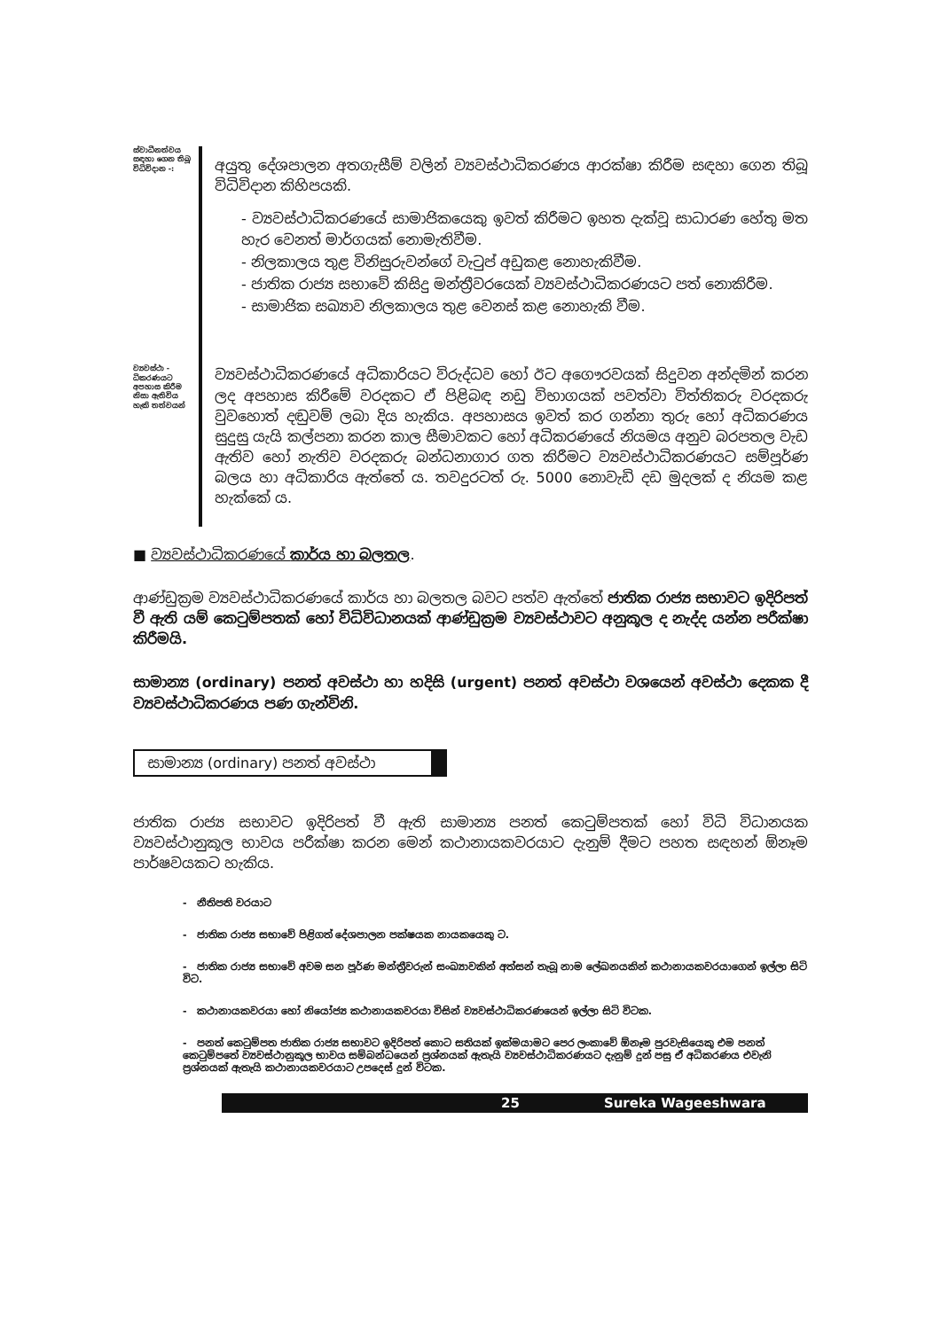ස්වාධීනත්වය සඳහා ගෙන තිබූ විධිවිදාන -:
අයුතු දේශපාලන අතගැසීම් වලින් ව්‍යවස්ථාධිකරණය ආරක්ෂා කිරීම සඳහා ගෙන තිබූ විධිවිදාන කිහිපයකි.
- ව්‍යවස්ථාධිකරණයේ සාමාජිකයෙකු ඉවත් කිරීමට ඉහත දැක්වූ සාධාරණ හේතු මත හැර වෙනත් මාර්ගයක් නොමැතිවීම.
- නිලකාලය තුළ විනිසුරුවන්ගේ වැටුප් අඩුකළ නොහැකිවීම.
- ජාතික රාජ්‍ය සභාවේ කිසිදු මන්ත්‍රීවරයෙක් ව්‍යවස්ථාධිකරණයට පත් නොකිරීම.
- සාමාජික සඛ්‍යාව නිලකාලය තුළ වෙනස් කළ නොහැකි වීම.
ව්‍යවස්ථා - ධිකරණයට අපහාස කිරීම නිසා ඇතිවිය හැකි තත්වයන්
ව්‍යවස්ථාධිකරණයේ අධිකාරියට විරුද්ධව හෝ ඊට අගෞරවයක් සිදුවන අන්දමින් කරන ලද අපහාස කිරීමේ වරදකට ඒ පිළිබඳ නඩු විභාගයක් පවත්වා විත්තිකරු වරදකරු වුවහොත් දඬුවම් ලබා දිය හැකිය. අපහාසය ඉවත් කර ගන්නා තුරු හෝ අධිකරණය සුදුසු යැයි කල්පනා කරන කාල සීමාවකට හෝ අධිකරණයේ නියමය අනුව බරපතල වැඩ ඇතිව හෝ නැතිව වරදකරු බන්ධනාගාර ගත කිරීමට ව්‍යවස්ථාධිකරණයට සම්පූර්ණ බලය හා අධිකාරිය ඇත්තේ ය. තවදුරටත් රු. 5000 නොවැඩි දඩ මුදලක් ද නියම කළ හැක්කේ ය.
■ ව්‍යවස්ථාධිකරණයේ කාර්ය හා බලතල.
ආණ්ඩුක්‍රම ව්‍යවස්ථාධිකරණයේ කාර්ය හා බලතල බවට පත්ව ඇත්තේ ජාතික රාජ්‍ය සභාවට ඉදිරිපත් වී ඇති යම් කෙටුම්පතක් හෝ විධිවිධානයක් ආණ්ඩුක්‍රම ව්‍යවස්ථාවට අනුකූල ද නැද්ද යන්න පරීක්ෂා කිරීමයි.
සාමාන්‍ය (ordinary) පනත් අවස්ථා හා හදිසි (urgent) පනත් අවස්ථා වශයෙන් අවස්ථා දෙකක දී ව්‍යවස්ථාධිකරණය පණ ගැන්විනි.
සාමාන්‍ය (ordinary) පනත් අවස්ථා
ජාතික රාජ්‍ය සභාවට ඉදිරිපත් වී ඇති සාමාන්‍ය පනත් කෙටුම්පතක් හෝ විධි විධානයක ව්‍යවස්ථානුකූල භාවය පරීක්ෂා කරන මෙන් කථානායකවරයාට දැනුම් දීමට පහත සඳහන් ඕනෑම පාර්ෂවයකට හැකිය.
- නීතිපති වරයාට
- ජාතික රාජ්‍ය සභාවේ පිළිගත් දේශපාලන පක්ෂයක නායකයෙකු ට.
- ජාතික රාජ්‍ය සභාවේ අවම සන පූර්ණ මන්ත්‍රීවරුන් සංඛ්‍යාවකින් අත්සන් තැබූ නාම ලේඛනයකින් කථානායකවරයාගෙන් ඉල්ලා සිටි විට.
- කථානායකවරයා හෝ නියෝජ්‍ය කථානායකවරයා විසින් ව්‍යවස්ථාධිකරණයෙන් ඉල්ලා සිටි විටක.
- පනත් කෙටුම්පත ජාතික රාජ්‍ය සභාවට ඉදිරිපත් කොට සතියක් ඉක්මයාමට පෙර ලංකාවේ ඕනෑම පුරවැසියෙකු එම පනත් කෙටුම්පතේ ව්‍යවස්ථානුකූල භාවය සම්බන්ධයෙන් ප්‍රශ්නයක් ඇතැයි ව්‍යවස්ථාධිකරණයට දැනුම් දුන් පසු ඒ අධිකරණය එවැනි ප්‍රශ්නයක් ඇතැයි කථානායකවරයාට උපදෙස් දුන් විටක.
25 Sureka Wageeshwara